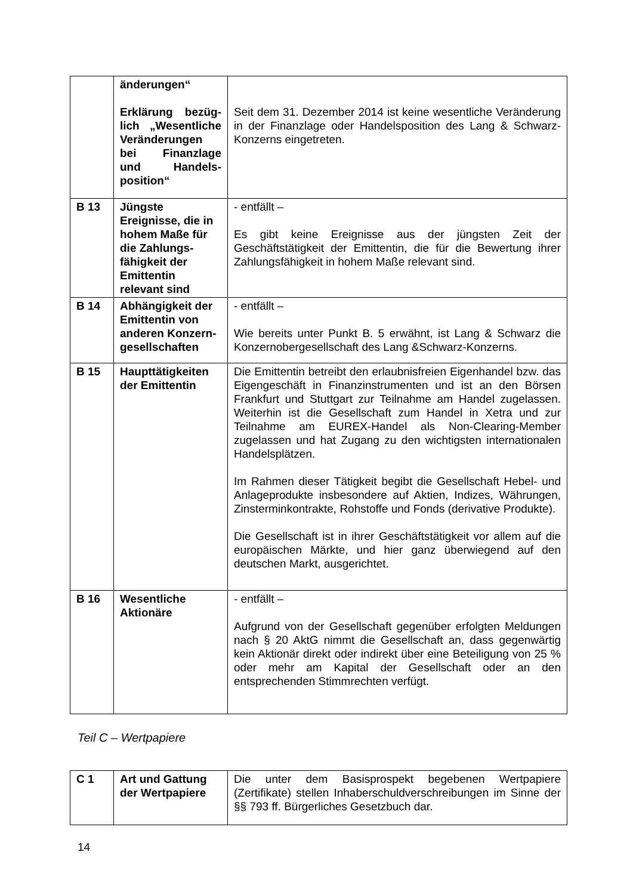| | änderungen“ Erklärung bezüg­lich „Wesentliche Veränderungen bei Finanzlage und Handels­position“ | Seit dem 31. Dezember 2014 ist keine wesentliche Veränderung in der Finanzlage oder Handelsposition des Lang & Schwarz-Konzerns eingetreten. |
| B 13 | Jüngste Ereignisse, die in hohem Maße für die Zahlungs­fähigkeit der Emittentin relevant sind | - entfällt – Es gibt keine Ereignisse aus der jüngsten Zeit der Geschäftstätigkeit der Emittentin, die für die Bewertung ihrer Zahlungsfähigkeit in hohem Maße relevant sind. |
| B 14 | Abhängigkeit der Emittentin von anderen Konzern­gesellschaften | - entfällt – Wie bereits unter Punkt B. 5 erwähnt, ist Lang & Schwarz die Konzernobergesellschaft des Lang &Schwarz-Konzerns. |
| B 15 | Haupttätigkeiten der Emittentin | Die Emittentin betreibt den erlaubnisfreien Eigenhandel bzw. das Eigengeschäft in Finanzinstrumenten und ist an den Börsen Frankfurt und Stuttgart zur Teilnahme am Handel zugelassen. Weiterhin ist die Gesellschaft zum Handel in Xetra und zur Teilnahme am EUREX-Handel als Non-Clearing-Member zugelassen und hat Zugang zu den wichtigsten internationalen Handelsplätzen. Im Rahmen dieser Tätigkeit begibt die Gesellschaft Hebel- und Anlageprodukte insbesondere auf Aktien, Indizes, Währungen, Zinsterminkontrakte, Rohstoffe und Fonds (derivative Produkte). Die Gesellschaft ist in ihrer Geschäftstätigkeit vor allem auf die europäischen Märkte, und hier ganz überwiegend auf den deutschen Markt, ausgerichtet. |
| B 16 | Wesentliche Aktionäre | - entfällt – Aufgrund von der Gesellschaft gegenüber erfolgten Meldungen nach § 20 AktG nimmt die Gesellschaft an, dass gegenwärtig kein Aktionär direkt oder indirekt über eine Beteiligung von 25 % oder mehr am Kapital der Gesellschaft oder an den entsprechenden Stimmrechten verfügt. |
Teil C – Wertpapiere
| C 1 | Art und Gattung der Wertpapiere | Die unter dem Basisprospekt begebenen Wertpapiere (Zertifikate) stellen Inhaberschuldverschreibungen im Sinne der §§ 793 ff. Bürgerliches Gesetzbuch dar. |
14